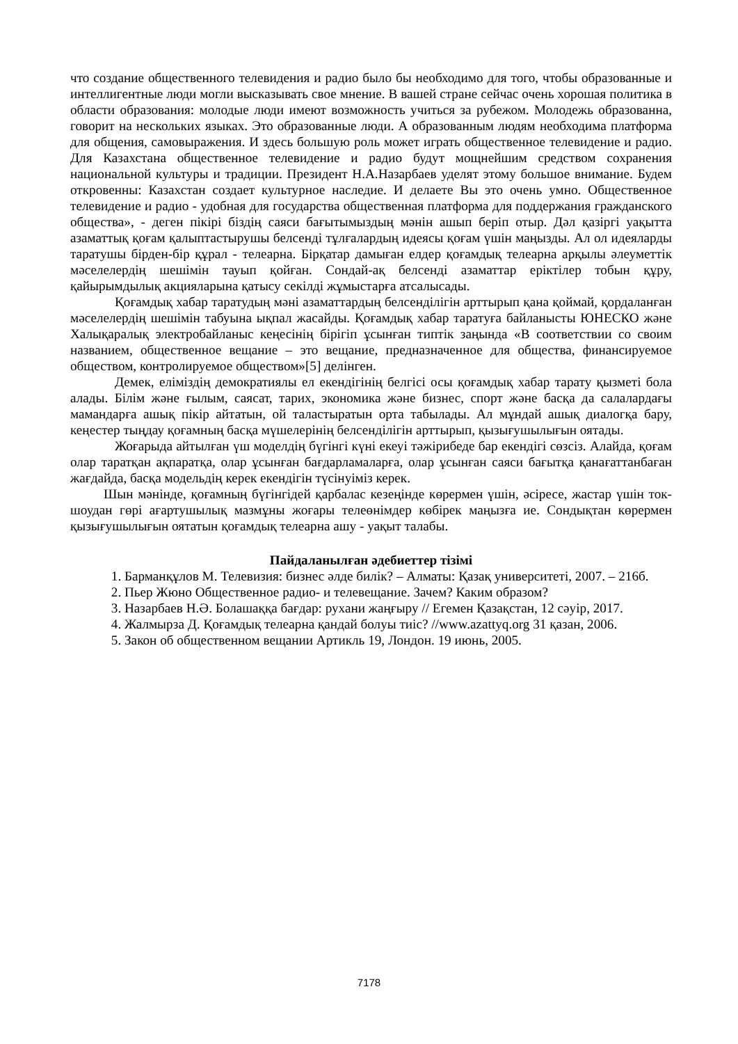что создание общественного телевидения и радио было бы необходимо для того, чтобы образованные и интеллигентные люди могли высказывать свое мнение. В вашей стране сейчас очень хорошая политика в области образования: молодые люди имеют возможность учиться за рубежом. Молодежь образованна, говорит на нескольких языках. Это образованные люди. А образованным людям необходима платформа для общения, самовыражения. И здесь большую роль может играть общественное телевидение и радио. Для Казахстана общественное телевидение и радио будут мощнейшим средством сохранения национальной культуры и традиции. Президент Н.А.Назарбаев уделят этому большое внимание. Будем откровенны: Казахстан создает культурное наследие. И делаете Вы это очень умно. Общественное телевидение и радио - удобная для государства общественная платформа для поддержания гражданского общества», - деген пікірі біздің саяси бағытымыздың мәнін ашып беріп отыр. Дәл қазіргі уақытта азаматтық қоғам қалыптастырушы белсенді тұлғалардың идеясы қоғам үшін маңызды. Ал ол идеяларды таратушы бірден-бір құрал - телеарна. Бірқатар дамыған елдер қоғамдық телеарна арқылы әлеуметтік мәселелердің шешімін тауып қойған. Сондай-ақ белсенді азаматтар еріктілер тобын құру, қайырымдылық акцияларына қатысу секілді жұмыстарға атсалысады.
Қоғамдық хабар таратудың мәні азаматтардың белсенділігін арттырып қана қоймай, қордаланған мәселелердің шешімін табуына ықпал жасайды. Қоғамдық хабар таратуға байланысты ЮНЕСКО және Халықаралық электробайланыс кеңесінің бірігіп ұсынған типтік заңында «В соответствии со своим названием, общественное вещание – это вещание, предназначенное для общества, финансируемое обществом, контролируемое обществом»[5] делінген.
Демек, еліміздің демократиялы ел екендігінің белгісі осы қоғамдық хабар тарату қызметі бола алады. Білім және ғылым, саясат, тарих, экономика және бизнес, спорт және басқа да салалардағы мамандарға ашық пікір айтатын, ой таластыратын орта табылады. Ал мұндай ашық диалогқа бару, кеңестер тыңдау қоғамның басқа мүшелерінің белсенділігін арттырып, қызығушылығын оятады.
Жоғарыда айтылған үш моделдің бүгінгі күні екеуі тәжірибеде бар екендігі сөзсіз. Алайда, қоғам олар таратқан ақпаратқа, олар ұсынған бағдарламаларға, олар ұсынған саяси бағытқа қанағаттанбаған жағдайда, басқа модельдің керек екендігін түсінуіміз керек.
Шын мәнінде, қоғамның бүгінгідей қарбалас кезеңінде көрермен үшін, әсіресе, жастар үшін ток-шоудан гөрі ағартушылық мазмұны жоғары телеөнімдер көбірек маңызға ие. Сондықтан көрермен қызығушылығын оятатын қоғамдық телеарна ашу - уақыт талабы.
Пайдаланылған әдебиеттер тізімі
1. Барманқұлов М. Телевизия: бизнес әлде билік? – Алматы: Қазақ университеті, 2007. – 216б.
2. Пьер Жюно Общественное радио- и телевещание. Зачем? Каким образом?
3. Назарбаев Н.Ә. Болашаққа бағдар: рухани жаңғыру // Егемен Қазақстан, 12 сәуір, 2017.
4. Жалмырза Д. Қоғамдық телеарна қандай болуы тиіс? //www.azattyq.org 31 қазан, 2006.
5. Закон об общественном вещании Артикль 19, Лондон. 19 июнь, 2005.
7178